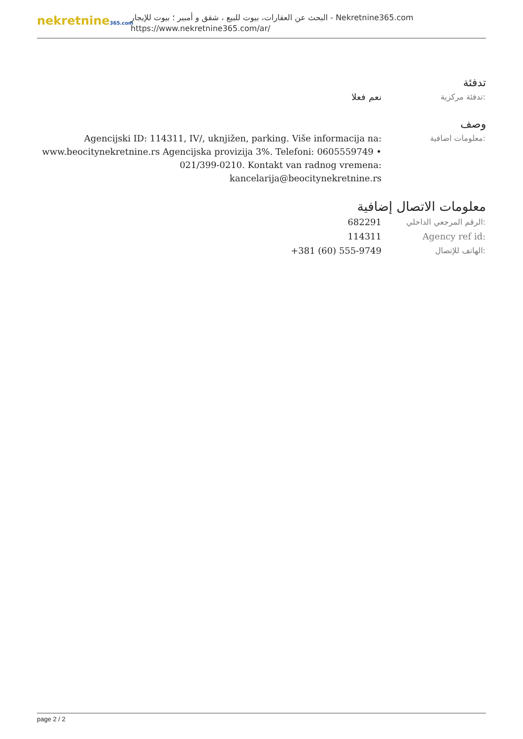nekretnine365.com
البحث عن العقارات، بيوت للبيع ، شقق و أمبير ؛ بيوت للإيجار - Nekretnine365.com
https://www.nekretnine365.com/ar/
تدفئة
| نعم فعلا | تدفئة مركزية: |
وصف
| Agencijski ID: 114311, IV/, uknjižen, parking. Više informacija na: www.beocitynekretnine.rs Agencijska provizija 3%. Telefoni: 0605559749 • 021/399-0210. Kontakt van radnog vremena: kancelarija@beocitynekretnine.rs | معلومات اضافية: |
معلومات الاتصال إضافية
| 682291 | الرقم المرجعي الداخلي: |
| 114311 | Agency ref id: |
| +381 (60) 555-9749 | الهاتف للإتصال: |
page 2 / 2